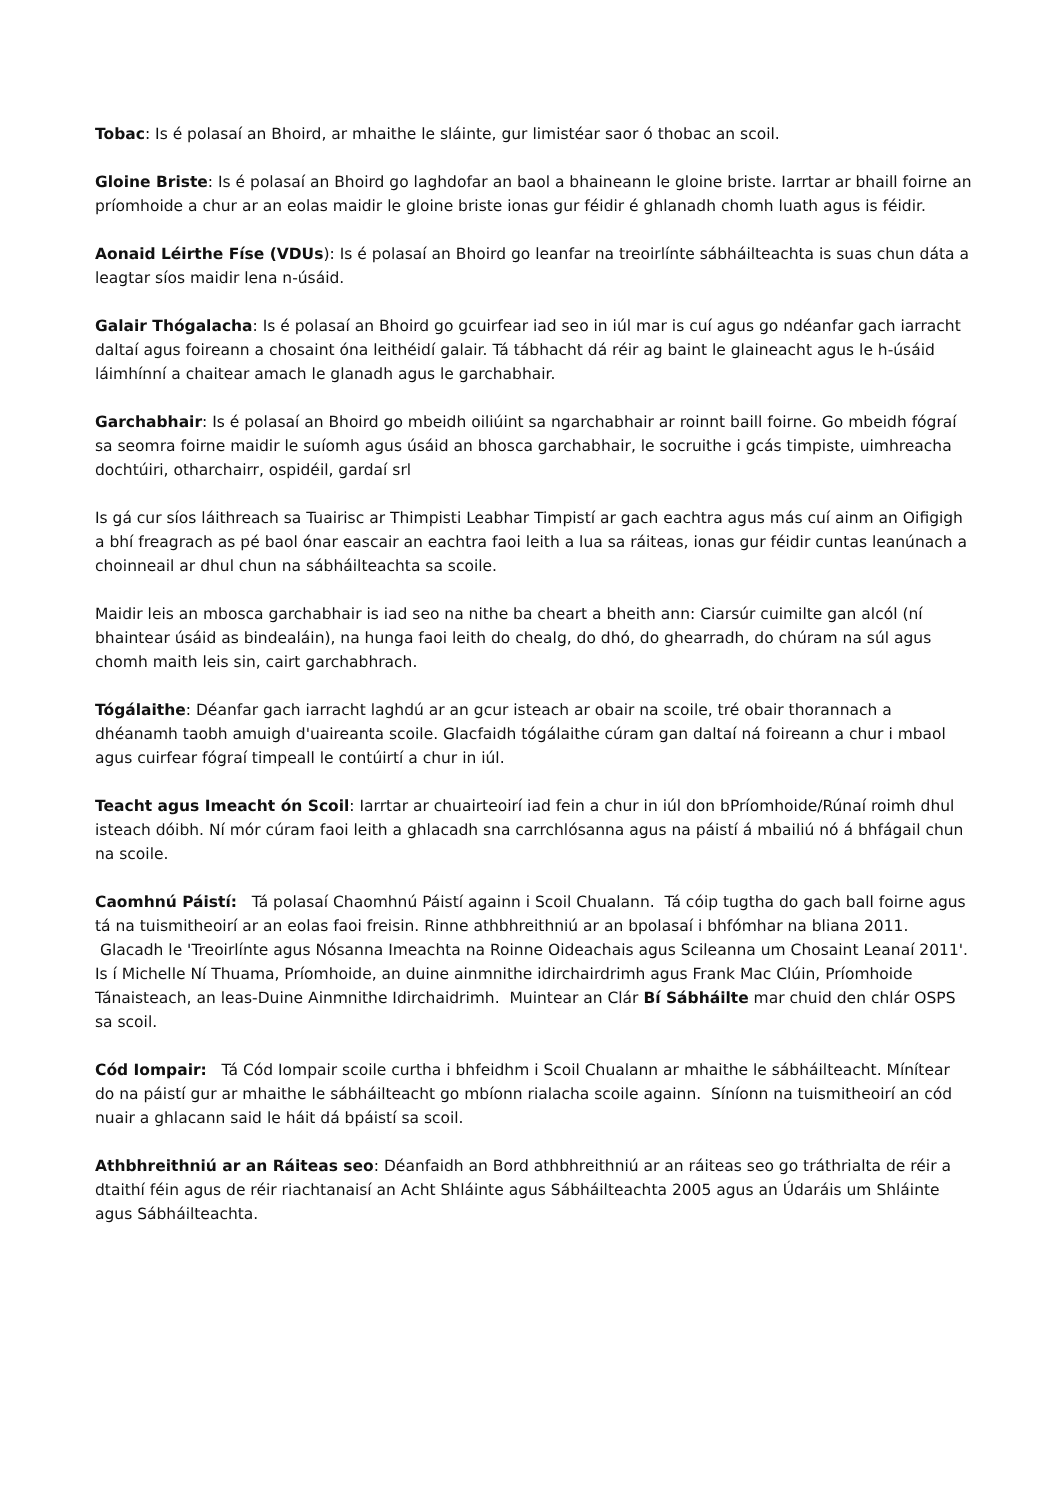Tobac: Is é polasaí an Bhoird, ar mhaithe le sláinte, gur limistéar saor ó thobac an scoil.
Gloine Briste: Is é polasaí an Bhoird go laghdofar an baol a bhaineann le gloine briste. Iarrtar ar bhaill foirne an príomhoide a chur ar an eolas maidir le gloine briste ionas gur féidir é ghlanadh chomh luath agus is féidir.
Aonaid Léirthe Físe (VDUs): Is é polasaí an Bhoird go leanfar na treoirlínte sábháilteachta is suas chun dáta a leagtar síos maidir lena n-úsáid.
Galair Thógalacha: Is é polasaí an Bhoird go gcuirfear iad seo in iúl mar is cuí agus go ndéanfar gach iarracht daltaí agus foireann a chosaint óna leithéidí galair. Tá tábhacht dá réir ag baint le glaineacht agus le h-úsáid láimhínní a chaitear amach le glanadh agus le garchabhair.
Garchabhair: Is é polasaí an Bhoird go mbeidh oiliúint sa ngarchabhair ar roinnt baill foirne. Go mbeidh fógraí sa seomra foirne maidir le suíomh agus úsáid an bhosca garchabhair, le socruithe i gcás timpiste, uimhreacha dochtúiri, otharchairr, ospidéil, gardaí srl
Is gá cur síos láithreach sa Tuairisc ar Thimpisti Leabhar Timpistí ar gach eachtra agus más cuí ainm an Oifigigh a bhí freagrach as pé baol ónar eascair an eachtra faoi leith a lua sa ráiteas, ionas gur féidir cuntas leanúnach a choinneail ar dhul chun na sábháilteachta sa scoile.
Maidir leis an mbosca garchabhair is iad seo na nithe ba cheart a bheith ann: Ciarsúr cuimilte gan alcól (ní bhaintear úsáid as bindealáin), na hunga faoi leith do chealg, do dhó, do ghearradh, do chúram na súl agus chomh maith leis sin, cairt garchabhrach.
Tógálaithe: Déanfar gach iarracht laghdú ar an gcur isteach ar obair na scoile, tré obair thorannach a dhéanamh taobh amuigh d'uaireanta scoile. Glacfaidh tógálaithe cúram gan daltaí ná foireann a chur i mbaol agus cuirfear fógraí timpeall le contúirtí a chur in iúl.
Teacht agus Imeacht ón Scoil: Iarrtar ar chuairteoirí iad fein a chur in iúl don bPríomhoide/Rúnaí roimh dhul isteach dóibh. Ní mór cúram faoi leith a ghlacadh sna carrchlósanna agus na páistí á mbailiú nó á bhfágail chun na scoile.
Caomhnú Páistí: Tá polasaí Chaomhnú Páistí againn i Scoil Chualann. Tá cóip tugtha do gach ball foirne agus tá na tuismitheoirí ar an eolas faoi freisin. Rinne athbhreithniú ar an bpolasaí i bhfómhar na bliana 2011. Glacadh le 'Treoirlínte agus Nósanna Imeachta na Roinne Oideachais agus Scileanna um Chosaint Leanaí 2011'.
Is í Michelle Ní Thuama, Príomhoide, an duine ainmnithe idirchairdrimh agus Frank Mac Clúin, Príomhoide Tánaisteach, an leas-Duine Ainmnithe Idirchaidrimh. Muintear an Clár Bí Sábháilte mar chuid den chlár OSPS sa scoil.
Cód Iompair: Tá Cód Iompair scoile curtha i bhfeidhm i Scoil Chualann ar mhaithe le sábháilteacht. Mínítear do na páistí gur ar mhaithe le sábháilteacht go mbíonn rialacha scoile againn. Síníonn na tuismitheoirí an cód nuair a ghlacann said le háit dá bpáistí sa scoil.
Athbhreithniú ar an Ráiteas seo: Déanfaidh an Bord athbhreithniú ar an ráiteas seo go tráthrialta de réir a dtaithí féin agus de réir riachtanaisí an Acht Shláinte agus Sábháilteachta 2005 agus an Údaráis um Shláinte agus Sábháilteachta.